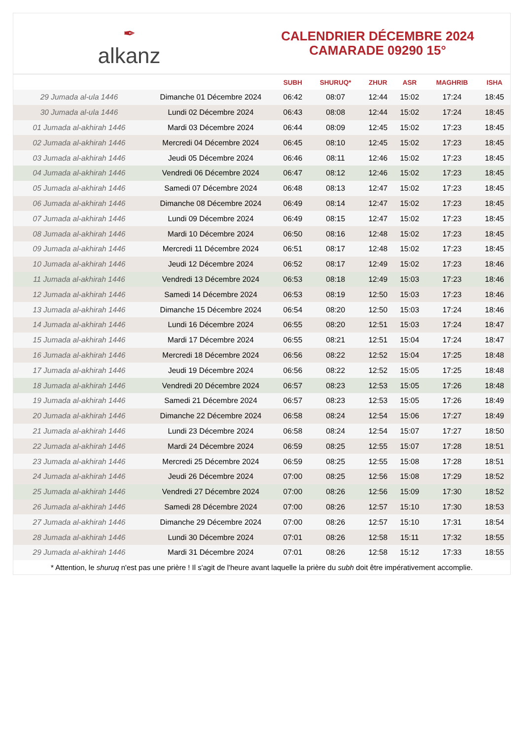✒
alkanz
CALENDRIER DÉCEMBRE 2024
CAMARADE 09290 15°
| | | SUBH | SHURUQ* | ZHUR | ASR | MAGHRIB | ISHA |
| --- | --- | --- | --- | --- | --- | --- | --- |
| 29 Jumada al-ula 1446 | Dimanche 01 Décembre 2024 | 06:42 | 08:07 | 12:44 | 15:02 | 17:24 | 18:45 |
| 30 Jumada al-ula 1446 | Lundi 02 Décembre 2024 | 06:43 | 08:08 | 12:44 | 15:02 | 17:24 | 18:45 |
| 01 Jumada al-akhirah 1446 | Mardi 03 Décembre 2024 | 06:44 | 08:09 | 12:45 | 15:02 | 17:23 | 18:45 |
| 02 Jumada al-akhirah 1446 | Mercredi 04 Décembre 2024 | 06:45 | 08:10 | 12:45 | 15:02 | 17:23 | 18:45 |
| 03 Jumada al-akhirah 1446 | Jeudi 05 Décembre 2024 | 06:46 | 08:11 | 12:46 | 15:02 | 17:23 | 18:45 |
| 04 Jumada al-akhirah 1446 | Vendredi 06 Décembre 2024 | 06:47 | 08:12 | 12:46 | 15:02 | 17:23 | 18:45 |
| 05 Jumada al-akhirah 1446 | Samedi 07 Décembre 2024 | 06:48 | 08:13 | 12:47 | 15:02 | 17:23 | 18:45 |
| 06 Jumada al-akhirah 1446 | Dimanche 08 Décembre 2024 | 06:49 | 08:14 | 12:47 | 15:02 | 17:23 | 18:45 |
| 07 Jumada al-akhirah 1446 | Lundi 09 Décembre 2024 | 06:49 | 08:15 | 12:47 | 15:02 | 17:23 | 18:45 |
| 08 Jumada al-akhirah 1446 | Mardi 10 Décembre 2024 | 06:50 | 08:16 | 12:48 | 15:02 | 17:23 | 18:45 |
| 09 Jumada al-akhirah 1446 | Mercredi 11 Décembre 2024 | 06:51 | 08:17 | 12:48 | 15:02 | 17:23 | 18:45 |
| 10 Jumada al-akhirah 1446 | Jeudi 12 Décembre 2024 | 06:52 | 08:17 | 12:49 | 15:02 | 17:23 | 18:46 |
| 11 Jumada al-akhirah 1446 | Vendredi 13 Décembre 2024 | 06:53 | 08:18 | 12:49 | 15:03 | 17:23 | 18:46 |
| 12 Jumada al-akhirah 1446 | Samedi 14 Décembre 2024 | 06:53 | 08:19 | 12:50 | 15:03 | 17:23 | 18:46 |
| 13 Jumada al-akhirah 1446 | Dimanche 15 Décembre 2024 | 06:54 | 08:20 | 12:50 | 15:03 | 17:24 | 18:46 |
| 14 Jumada al-akhirah 1446 | Lundi 16 Décembre 2024 | 06:55 | 08:20 | 12:51 | 15:03 | 17:24 | 18:47 |
| 15 Jumada al-akhirah 1446 | Mardi 17 Décembre 2024 | 06:55 | 08:21 | 12:51 | 15:04 | 17:24 | 18:47 |
| 16 Jumada al-akhirah 1446 | Mercredi 18 Décembre 2024 | 06:56 | 08:22 | 12:52 | 15:04 | 17:25 | 18:48 |
| 17 Jumada al-akhirah 1446 | Jeudi 19 Décembre 2024 | 06:56 | 08:22 | 12:52 | 15:05 | 17:25 | 18:48 |
| 18 Jumada al-akhirah 1446 | Vendredi 20 Décembre 2024 | 06:57 | 08:23 | 12:53 | 15:05 | 17:26 | 18:48 |
| 19 Jumada al-akhirah 1446 | Samedi 21 Décembre 2024 | 06:57 | 08:23 | 12:53 | 15:05 | 17:26 | 18:49 |
| 20 Jumada al-akhirah 1446 | Dimanche 22 Décembre 2024 | 06:58 | 08:24 | 12:54 | 15:06 | 17:27 | 18:49 |
| 21 Jumada al-akhirah 1446 | Lundi 23 Décembre 2024 | 06:58 | 08:24 | 12:54 | 15:07 | 17:27 | 18:50 |
| 22 Jumada al-akhirah 1446 | Mardi 24 Décembre 2024 | 06:59 | 08:25 | 12:55 | 15:07 | 17:28 | 18:51 |
| 23 Jumada al-akhirah 1446 | Mercredi 25 Décembre 2024 | 06:59 | 08:25 | 12:55 | 15:08 | 17:28 | 18:51 |
| 24 Jumada al-akhirah 1446 | Jeudi 26 Décembre 2024 | 07:00 | 08:25 | 12:56 | 15:08 | 17:29 | 18:52 |
| 25 Jumada al-akhirah 1446 | Vendredi 27 Décembre 2024 | 07:00 | 08:26 | 12:56 | 15:09 | 17:30 | 18:52 |
| 26 Jumada al-akhirah 1446 | Samedi 28 Décembre 2024 | 07:00 | 08:26 | 12:57 | 15:10 | 17:30 | 18:53 |
| 27 Jumada al-akhirah 1446 | Dimanche 29 Décembre 2024 | 07:00 | 08:26 | 12:57 | 15:10 | 17:31 | 18:54 |
| 28 Jumada al-akhirah 1446 | Lundi 30 Décembre 2024 | 07:01 | 08:26 | 12:58 | 15:11 | 17:32 | 18:55 |
| 29 Jumada al-akhirah 1446 | Mardi 31 Décembre 2024 | 07:01 | 08:26 | 12:58 | 15:12 | 17:33 | 18:55 |
* Attention, le shuruq n'est pas une prière ! Il s'agit de l'heure avant laquelle la prière du subh doit être impérativement accomplie.